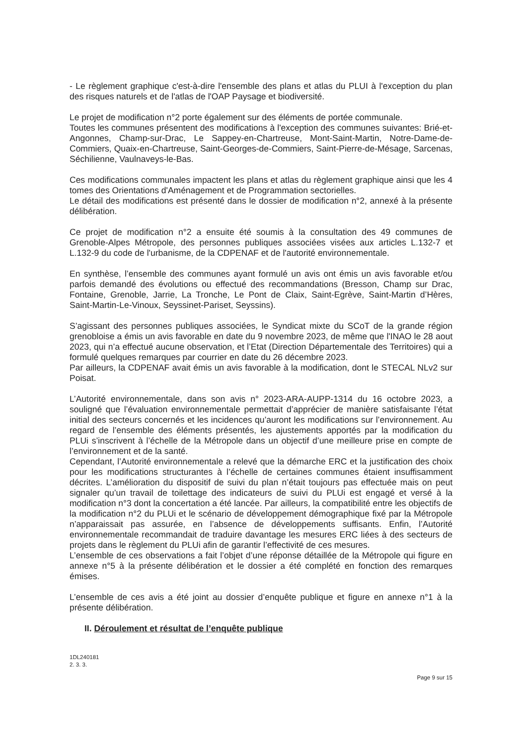- Le règlement graphique c'est-à-dire l'ensemble des plans et atlas du PLUI à l'exception du plan des risques naturels et de l'atlas de l'OAP Paysage et biodiversité.
Le projet de modification n°2 porte également sur des éléments de portée communale.
Toutes les communes présentent des modifications à l'exception des communes suivantes: Brié-et-Angonnes, Champ-sur-Drac, Le Sappey-en-Chartreuse, Mont-Saint-Martin, Notre-Dame-de-Commiers, Quaix-en-Chartreuse, Saint-Georges-de-Commiers, Saint-Pierre-de-Mésage, Sarcenas, Séchilienne, Vaulnaveys-le-Bas.
Ces modifications communales impactent les plans et atlas du règlement graphique ainsi que les 4 tomes des Orientations d'Aménagement et de Programmation sectorielles.
Le détail des modifications est présenté dans le dossier de modification n°2, annexé à la présente délibération.
Ce projet de modification n°2 a ensuite été soumis à la consultation des 49 communes de Grenoble-Alpes Métropole, des personnes publiques associées visées aux articles L.132-7 et L.132-9 du code de l'urbanisme, de la CDPENAF et de l'autorité environnementale.
En synthèse, l’ensemble des communes ayant formulé un avis ont émis un avis favorable et/ou parfois demandé des évolutions ou effectué des recommandations (Bresson, Champ sur Drac, Fontaine, Grenoble, Jarrie, La Tronche, Le Pont de Claix, Saint-Egrève, Saint-Martin d’Hères, Saint-Martin-Le-Vinoux, Seyssinet-Pariset, Seyssins).
S’agissant des personnes publiques associées, le Syndicat mixte du SCoT de la grande région grenobloise a émis un avis favorable en date du 9 novembre 2023, de même que l'INAO le 28 aout 2023, qui n’a effectué aucune observation, et l’Etat (Direction Départementale des Territoires) qui a formulé quelques remarques par courrier en date du 26 décembre 2023.
Par ailleurs, la CDPENAF avait émis un avis favorable à la modification, dont le STECAL NLv2 sur Poisat.
L’Autorité environnementale, dans son avis n° 2023-ARA-AUPP-1314 du 16 octobre 2023, a souligné que l’évaluation environnementale permettait d’apprécier de manière satisfaisante l’état initial des secteurs concernés et les incidences qu’auront les modifications sur l’environnement. Au regard de l’ensemble des éléments présentés, les ajustements apportés par la modification du PLUi s’inscrivent à l’échelle de la Métropole dans un objectif d’une meilleure prise en compte de l’environnement et de la santé.
Cependant, l’Autorité environnementale a relevé que la démarche ERC et la justification des choix pour les modifications structurantes à l’échelle de certaines communes étaient insuffisamment décrites. L’amélioration du dispositif de suivi du plan n’était toujours pas effectuée mais on peut signaler qu’un travail de toilettage des indicateurs de suivi du PLUi est engagé et versé à la modification n°3 dont la concertation a été lancée. Par ailleurs, la compatibilité entre les objectifs de la modification n°2 du PLUi et le scénario de développement démographique fixé par la Métropole n’apparaissait pas assurée, en l’absence de développements suffisants. Enfin, l’Autorité environnementale recommandait de traduire davantage les mesures ERC liées à des secteurs de projets dans le règlement du PLUi afin de garantir l’effectivité de ces mesures.
L’ensemble de ces observations a fait l’objet d’une réponse détaillée de la Métropole qui figure en annexe n°5 à la présente délibération et le dossier a été complété en fonction des remarques émises.
L’ensemble de ces avis a été joint au dossier d’enquête publique et figure en annexe n°1 à la présente délibération.
II. Déroulement et résultat de l’enquête publique
1DL240181
2. 3. 3.
Page 9 sur 15